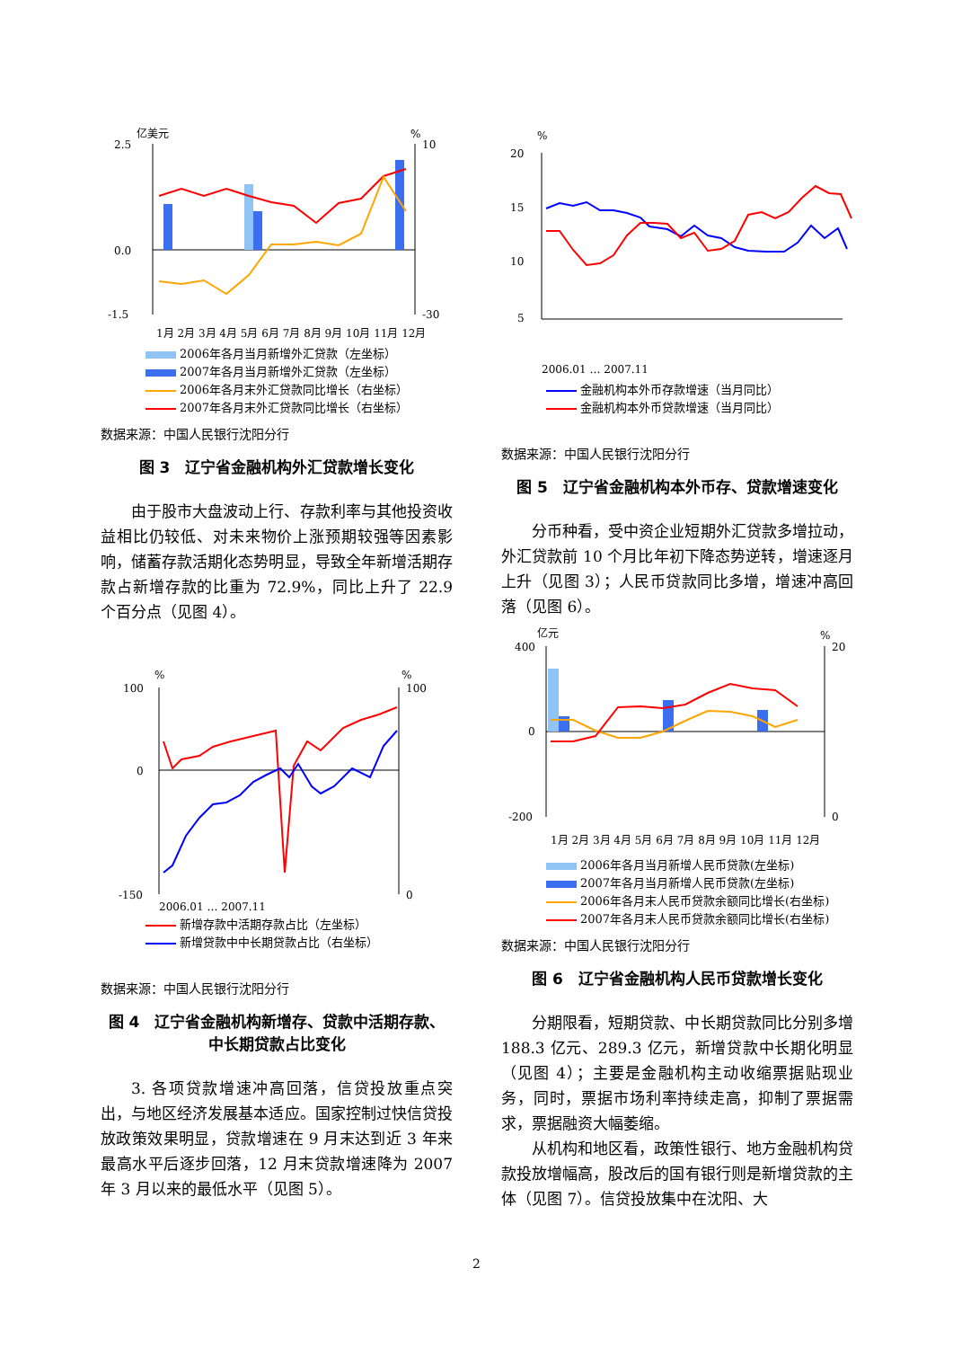亿美元
%
2.5
0.0
-1.5
10
-30
1月 2月 3月 4月 5月 6月 7月 8月 9月 10月 11月 12月
2006年各月当月新增外汇贷款（左坐标）
2007年各月当月新增外汇贷款（左坐标）
2006年各月末外汇贷款同比增长（右坐标）
2007年各月末外汇贷款同比增长（右坐标）
数据来源：中国人民银行沈阳分行
图 3　辽宁省金融机构外汇贷款增长变化
由于股市大盘波动上行、存款利率与其他投资收益相比仍较低、对未来物价上涨预期较强等因素影响，储蓄存款活期化态势明显，导致全年新增活期存款占新增存款的比重为 72.9%，同比上升了 22.9 个百分点（见图 4）。
%
%
100
0
-150
100
0
2006.01 … 2007.11
新增存款中活期存款占比（左坐标）
新增贷款中中长期贷款占比（右坐标）
数据来源：中国人民银行沈阳分行
图 4　辽宁省金融机构新增存、贷款中活期存款、
中长期贷款占比变化
3. 各项贷款增速冲高回落，信贷投放重点突出，与地区经济发展基本适应。国家控制过快信贷投放政策效果明显，贷款增速在 9 月末达到近 3 年来最高水平后逐步回落，12 月末贷款增速降为 2007 年 3 月以来的最低水平（见图 5）。
%
20
15
10
5
2006.01 … 2007.11
金融机构本外币存款增速（当月同比）
金融机构本外币贷款增速（当月同比）
数据来源：中国人民银行沈阳分行
图 5　辽宁省金融机构本外币存、贷款增速变化
分币种看，受中资企业短期外汇贷款多增拉动，外汇贷款前 10 个月比年初下降态势逆转，增速逐月上升（见图 3）；人民币贷款同比多增，增速冲高回落（见图 6）。
亿元
%
400
0
-200
20
0
1月 2月 3月 4月 5月 6月 7月 8月 9月 10月 11月 12月
2006年各月当月新增人民币贷款(左坐标)
2007年各月当月新增人民币贷款(左坐标)
2006年各月末人民币贷款余额同比增长(右坐标)
2007年各月末人民币贷款余额同比增长(右坐标)
数据来源：中国人民银行沈阳分行
图 6　辽宁省金融机构人民币贷款增长变化
分期限看，短期贷款、中长期贷款同比分别多增 188.3 亿元、289.3 亿元，新增贷款中长期化明显（见图 4）；主要是金融机构主动收缩票据贴现业务，同时，票据市场利率持续走高，抑制了票据需求，票据融资大幅萎缩。
从机构和地区看，政策性银行、地方金融机构贷款投放增幅高，股改后的国有银行则是新增贷款的主体（见图 7）。信贷投放集中在沈阳、大
2